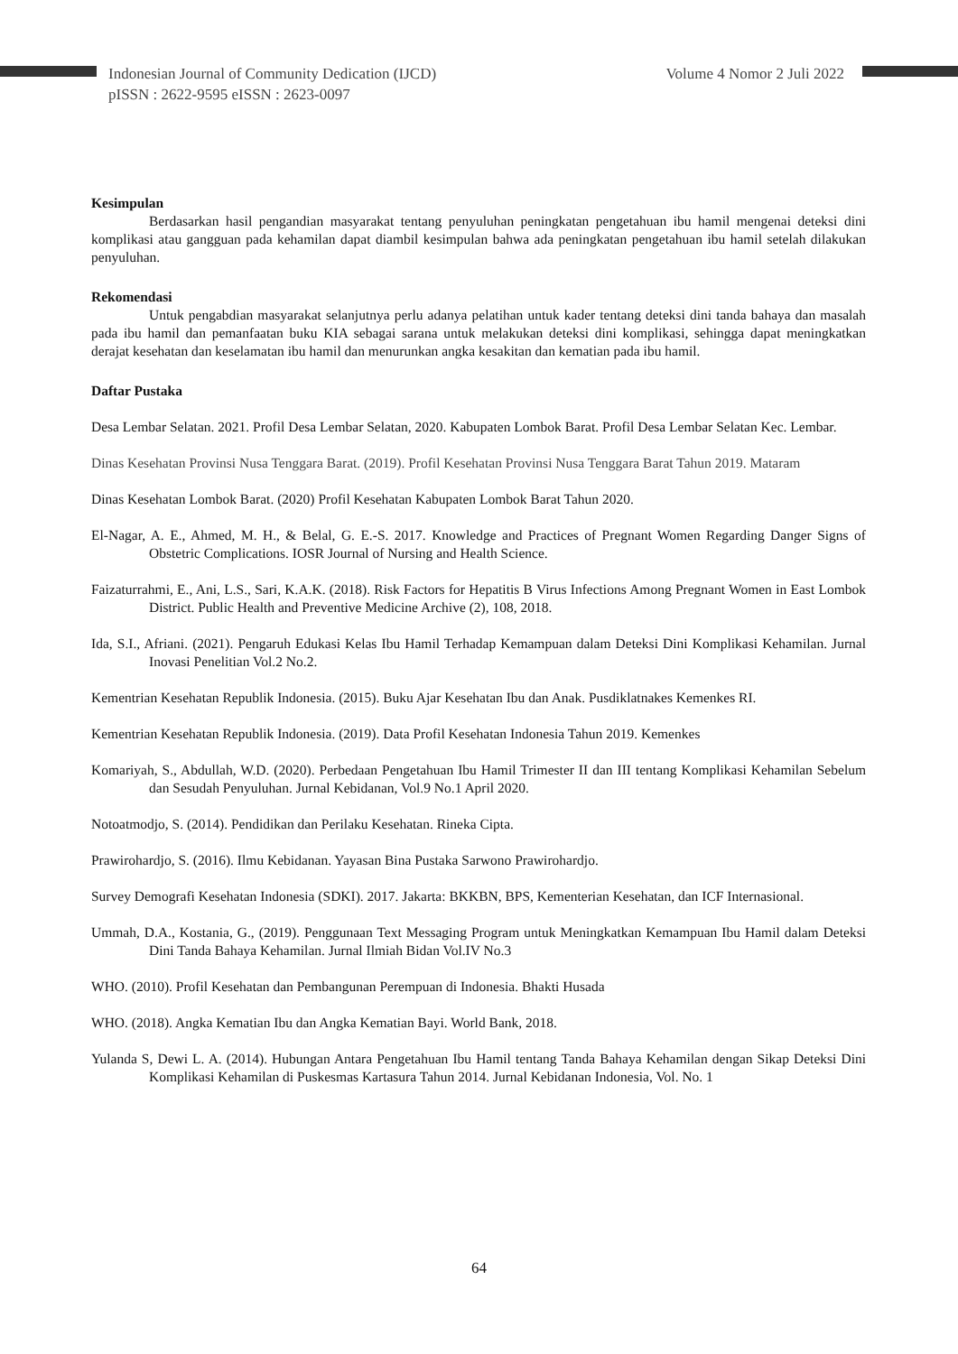Indonesian Journal of Community Dedication (IJCD)
pISSN : 2622-9595 eISSN : 2623-0097
Volume 4 Nomor 2 Juli 2022
Kesimpulan
Berdasarkan hasil pengandian masyarakat tentang penyuluhan peningkatan pengetahuan ibu hamil mengenai deteksi dini komplikasi atau gangguan pada kehamilan dapat diambil kesimpulan bahwa ada peningkatan pengetahuan ibu hamil setelah dilakukan penyuluhan.
Rekomendasi
Untuk pengabdian masyarakat selanjutnya perlu adanya pelatihan untuk kader tentang deteksi dini tanda bahaya dan masalah pada ibu hamil dan pemanfaatan buku KIA sebagai sarana untuk melakukan deteksi dini komplikasi, sehingga dapat meningkatkan derajat kesehatan dan keselamatan ibu hamil dan menurunkan angka kesakitan dan kematian pada ibu hamil.
Daftar Pustaka
Desa Lembar Selatan. 2021. Profil Desa Lembar Selatan, 2020. Kabupaten Lombok Barat. Profil Desa Lembar Selatan Kec. Lembar.
Dinas Kesehatan Provinsi Nusa Tenggara Barat. (2019). Profil Kesehatan Provinsi Nusa Tenggara Barat Tahun 2019. Mataram
Dinas Kesehatan Lombok Barat. (2020) Profil Kesehatan Kabupaten Lombok Barat Tahun 2020.
El-Nagar, A. E., Ahmed, M. H., & Belal, G. E.-S. 2017. Knowledge and Practices of Pregnant Women Regarding Danger Signs of Obstetric Complications. IOSR Journal of Nursing and Health Science.
Faizaturrahmi, E., Ani, L.S., Sari, K.A.K. (2018). Risk Factors for Hepatitis B Virus Infections Among Pregnant Women in East Lombok District. Public Health and Preventive Medicine Archive (2), 108, 2018.
Ida, S.I., Afriani. (2021). Pengaruh Edukasi Kelas Ibu Hamil Terhadap Kemampuan dalam Deteksi Dini Komplikasi Kehamilan. Jurnal Inovasi Penelitian Vol.2 No.2.
Kementrian Kesehatan Republik Indonesia. (2015). Buku Ajar Kesehatan Ibu dan Anak. Pusdiklatnakes Kemenkes RI.
Kementrian Kesehatan Republik Indonesia. (2019). Data Profil Kesehatan Indonesia Tahun 2019. Kemenkes
Komariyah, S., Abdullah, W.D. (2020). Perbedaan Pengetahuan Ibu Hamil Trimester II dan III tentang Komplikasi Kehamilan Sebelum dan Sesudah Penyuluhan. Jurnal Kebidanan, Vol.9 No.1 April 2020.
Notoatmodjo, S. (2014). Pendidikan dan Perilaku Kesehatan. Rineka Cipta.
Prawirohardjo, S. (2016). Ilmu Kebidanan. Yayasan Bina Pustaka Sarwono Prawirohardjo.
Survey Demografi Kesehatan Indonesia (SDKI). 2017. Jakarta: BKKBN, BPS, Kementerian Kesehatan, dan ICF Internasional.
Ummah, D.A., Kostania, G., (2019). Penggunaan Text Messaging Program untuk Meningkatkan Kemampuan Ibu Hamil dalam Deteksi Dini Tanda Bahaya Kehamilan. Jurnal Ilmiah Bidan Vol.IV No.3
WHO. (2010). Profil Kesehatan dan Pembangunan Perempuan di Indonesia. Bhakti Husada
WHO. (2018). Angka Kematian Ibu dan Angka Kematian Bayi. World Bank, 2018.
Yulanda S, Dewi L. A. (2014). Hubungan Antara Pengetahuan Ibu Hamil tentang Tanda Bahaya Kehamilan dengan Sikap Deteksi Dini Komplikasi Kehamilan di Puskesmas Kartasura Tahun 2014. Jurnal Kebidanan Indonesia, Vol. No. 1
64